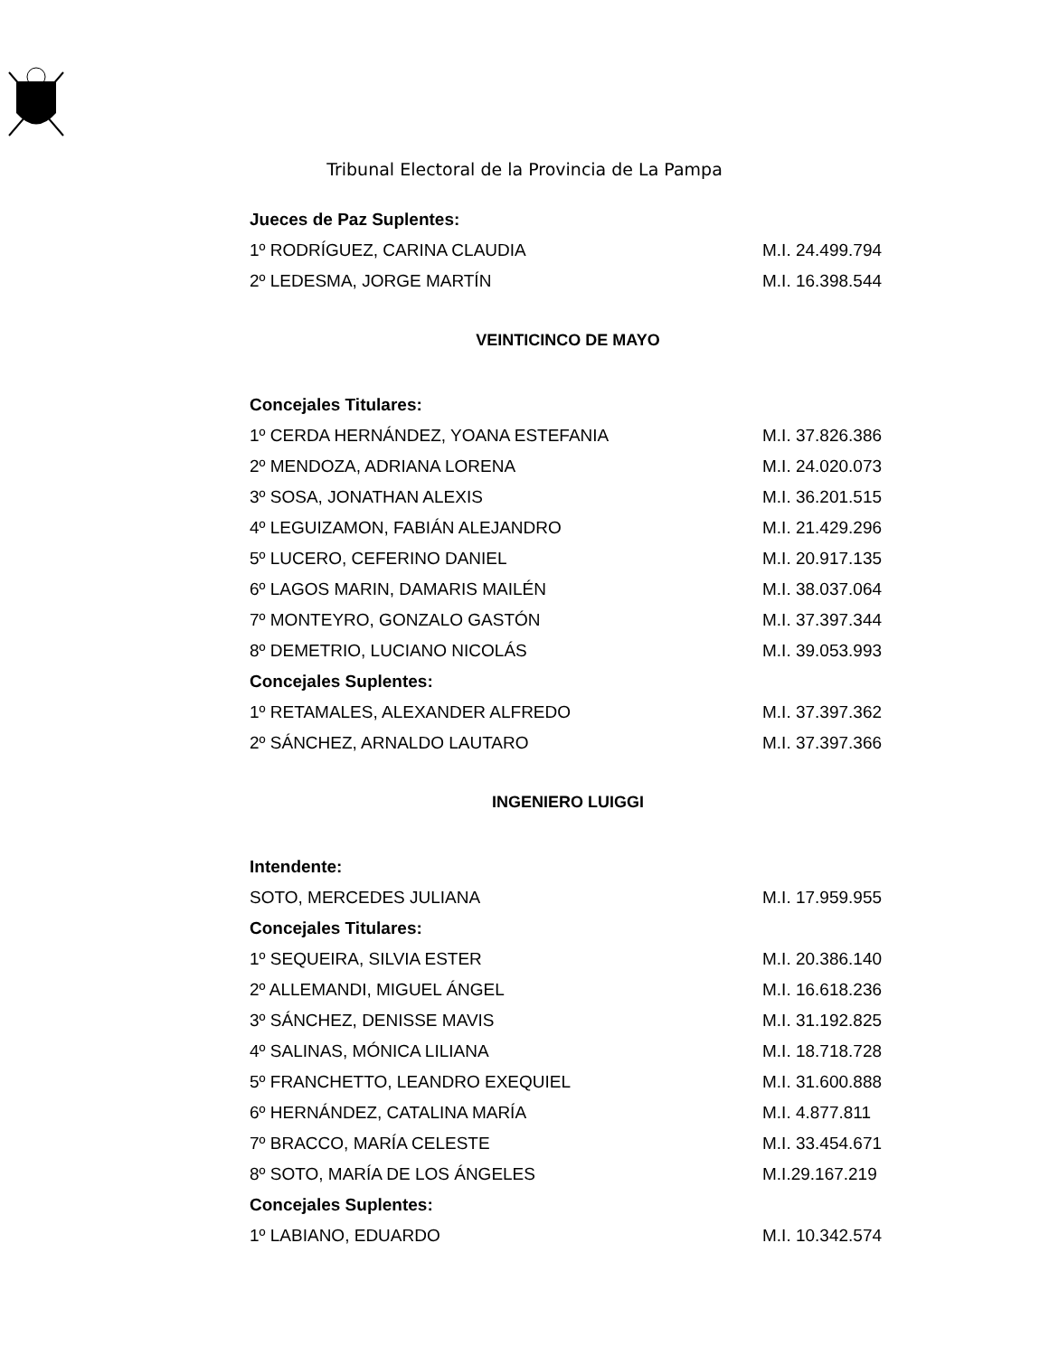Tribunal Electoral de la Provincia de La Pampa
| Jueces de Paz Suplentes: | |
| 1º RODRÍGUEZ, CARINA CLAUDIA | M.I. 24.499.794 |
| 2º LEDESMA, JORGE MARTÍN | M.I. 16.398.544 |
VEINTICINCO DE MAYO
| Concejales Titulares: | |
| 1º CERDA HERNÁNDEZ, YOANA ESTEFANIA | M.I. 37.826.386 |
| 2º MENDOZA, ADRIANA LORENA | M.I. 24.020.073 |
| 3º SOSA, JONATHAN ALEXIS | M.I. 36.201.515 |
| 4º LEGUIZAMON, FABIÁN ALEJANDRO | M.I. 21.429.296 |
| 5º LUCERO, CEFERINO DANIEL | M.I. 20.917.135 |
| 6º LAGOS MARIN, DAMARIS MAILÉN | M.I. 38.037.064 |
| 7º MONTEYRO, GONZALO GASTÓN | M.I. 37.397.344 |
| 8º DEMETRIO, LUCIANO NICOLÁS | M.I. 39.053.993 |
| Concejales Suplentes: | |
| 1º RETAMALES, ALEXANDER ALFREDO | M.I. 37.397.362 |
| 2º SÁNCHEZ, ARNALDO LAUTARO | M.I. 37.397.366 |
INGENIERO LUIGGI
| Intendente: | |
| SOTO, MERCEDES JULIANA | M.I. 17.959.955 |
| Concejales Titulares: | |
| 1º SEQUEIRA, SILVIA ESTER | M.I. 20.386.140 |
| 2º ALLEMANDI, MIGUEL ÁNGEL | M.I. 16.618.236 |
| 3º SÁNCHEZ, DENISSE MAVIS | M.I. 31.192.825 |
| 4º SALINAS, MÓNICA LILIANA | M.I. 18.718.728 |
| 5º FRANCHETTO, LEANDRO EXEQUIEL | M.I. 31.600.888 |
| 6º HERNÁNDEZ, CATALINA MARÍA | M.I. 4.877.811 |
| 7º BRACCO, MARÍA CELESTE | M.I. 33.454.671 |
| 8º SOTO, MARÍA DE LOS ÁNGELES | M.I.29.167.219 |
| Concejales Suplentes: | |
| 1º LABIANO, EDUARDO | M.I. 10.342.574 |